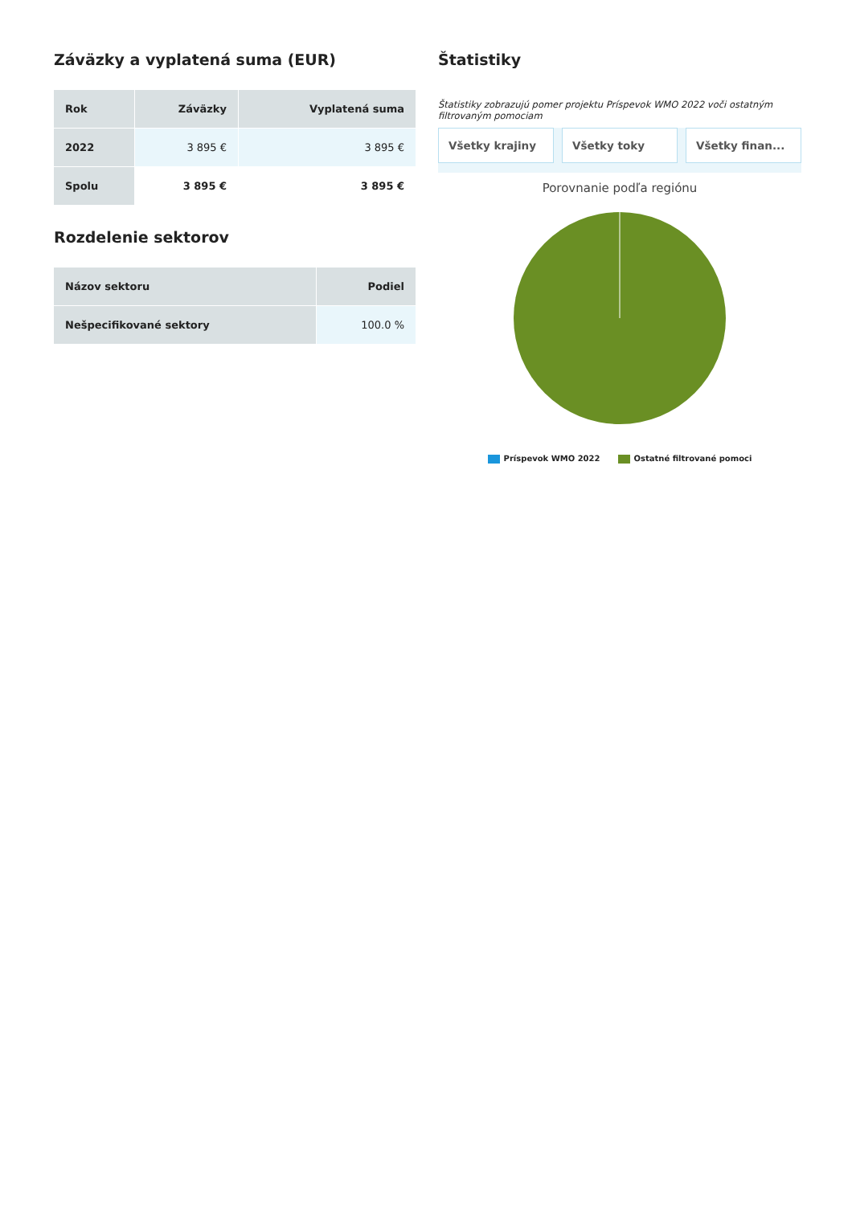Záväzky a vyplatená suma (EUR)
| Rok | Záväzky | Vyplatená suma |
| --- | --- | --- |
| 2022 | 3 895 € | 3 895 € |
| Spolu | 3 895 € | 3 895 € |
Rozdelenie sektorov
| Názov sektoru | Podiel |
| --- | --- |
| Nešpecifikované sektory | 100.0 % |
Štatistiky
Štatistiky zobrazujú pomer projektu Príspevok WMO 2022 voči ostatným filtrovaným pomociam
Všetky krajiny Všetky toky Všetky finan...
Porovnanie podľa regiónu
Príspevok WMO 2022 Ostatné filtrované pomoci